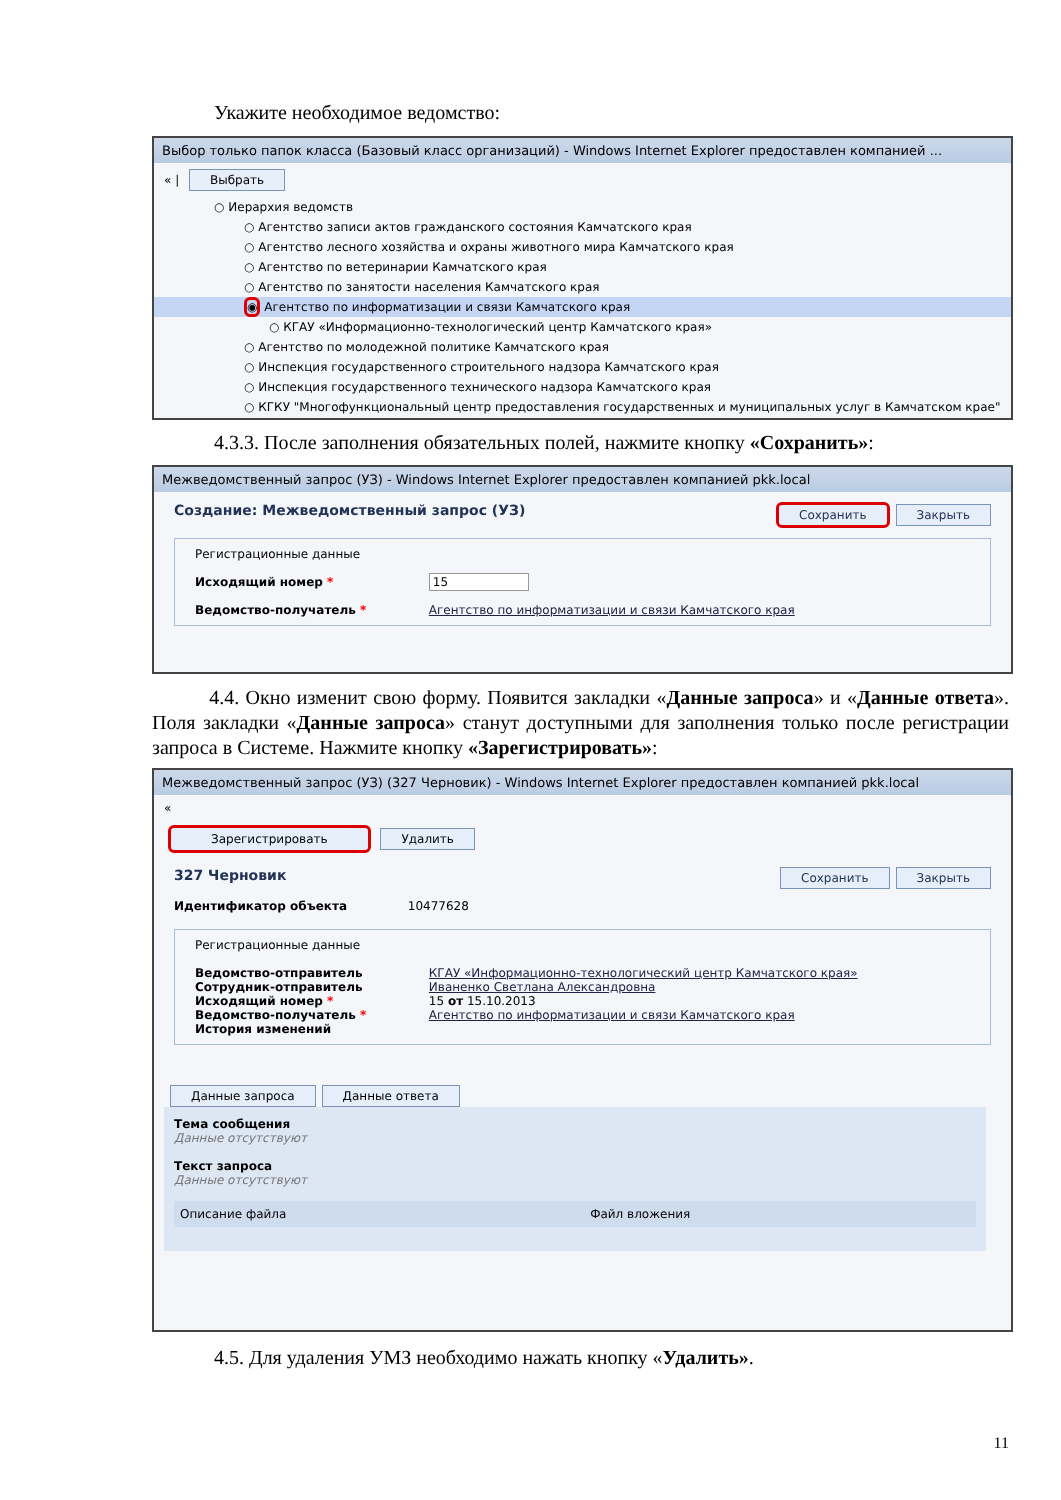Укажите необходимое ведомство:
Выбор только папок класса (Базовый класс организаций) - Windows Internet Explorer предоставлен компанией ...
« | Выбрать
○ Иерархия ведомств
○ Агентство записи актов гражданского состояния Камчатского края
○ Агентство лесного хозяйства и охраны животного мира Камчатского края
○ Агентство по ветеринарии Камчатского края
○ Агентство по занятости населения Камчатского края
◉ Агентство по информатизации и связи Камчатского края
○ КГАУ «Информационно-технологический центр Камчатского края»
○ Агентство по молодежной политике Камчатского края
○ Инспекция государственного строительного надзора Камчатского края
○ Инспекция государственного технического надзора Камчатского края
○ КГКУ "Многофункциональный центр предоставления государственных и муниципальных услуг в Камчатском крае"
4.3.3. После заполнения обязательных полей, нажмите кнопку «Сохранить»:
Межведомственный запрос (УЗ) - Windows Internet Explorer предоставлен компанией pkk.local
Создание: Межведомственный запрос (УЗ) Сохранить Закрыть
Регистрационные данные
Исходящий номер * 15
Ведомство-получатель * Агентство по информатизации и связи Камчатского края
4.4. Окно изменит свою форму. Появится закладки «Данные запроса» и «Данные ответа». Поля закладки «Данные запроса» станут доступными для заполнения только после регистрации запроса в Системе. Нажмите кнопку «Зарегистрировать»:
Межведомственный запрос (УЗ) (327 Черновик) - Windows Internet Explorer предоставлен компанией pkk.local
«
Зарегистрировать Удалить
327 Черновик Сохранить Закрыть
Идентификатор объекта 10477628
Регистрационные данные
Ведомство-отправитель КГАУ «Информационно-технологический центр Камчатского края»
Сотрудник-отправитель Иваненко Светлана Александровна
Исходящий номер * 15 от 15.10.2013
Ведомство-получатель * Агентство по информатизации и связи Камчатского края
История изменений
Данные запроса Данные ответа
Тема сообщения
Данные отсутствуют
Текст запроса
Данные отсутствуют
Описание файла Файл вложения
4.5. Для удаления УМЗ необходимо нажать кнопку «Удалить».
11